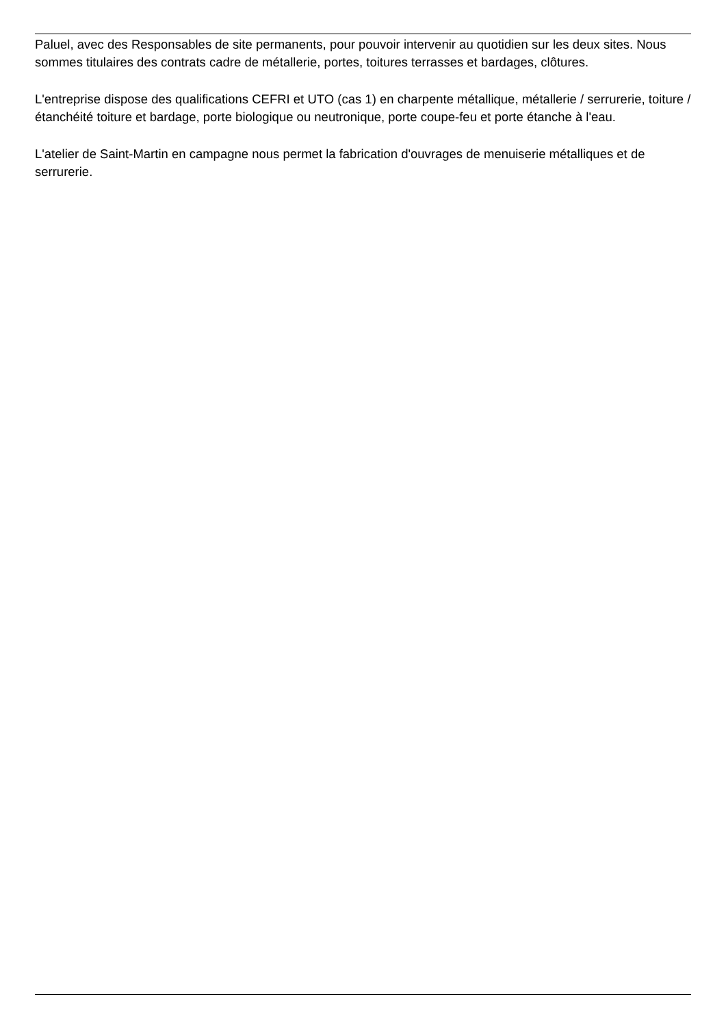Paluel, avec des Responsables de site permanents, pour pouvoir intervenir au quotidien sur les deux sites. Nous sommes titulaires des contrats cadre de métallerie, portes, toitures terrasses et bardages, clôtures.
L'entreprise dispose des qualifications CEFRI et UTO (cas 1) en charpente métallique, métallerie / serrurerie, toiture / étanchéité toiture et bardage, porte biologique ou neutronique, porte coupe-feu et porte étanche à l'eau.
L'atelier de Saint-Martin en campagne nous permet la fabrication d'ouvrages de menuiserie métalliques et de serrurerie.